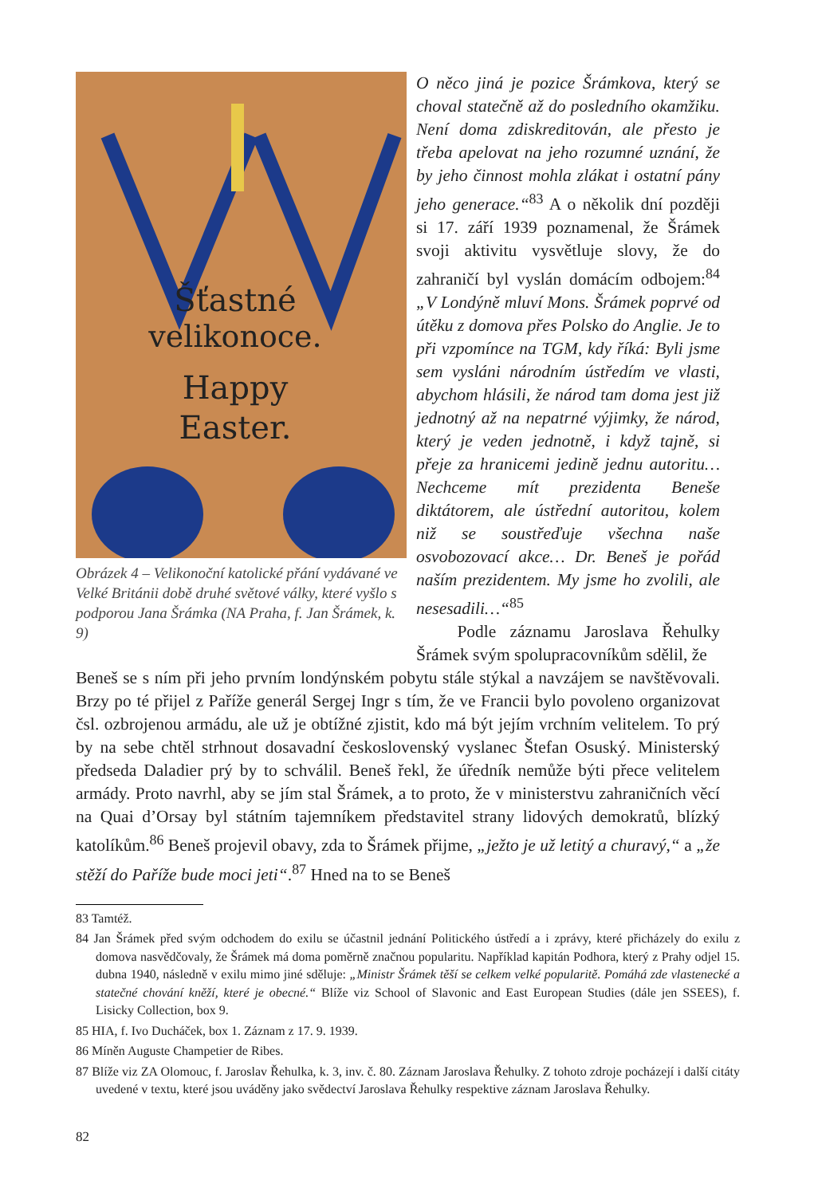Šťastné
velikonoce.
Happy
Easter.
Obrázek 4 – Velikonoční katolické přání vydávané ve Velké Británii době druhé světové války, které vyšlo s podporou Jana Šrámka (NA Praha, f. Jan Šrámek, k. 9)
O něco jiná je pozice Šrámkova, který se choval statečně až do posledního okamžiku. Není doma zdiskreditován, ale přesto je třeba apelovat na jeho rozumné uznání, že by jeho činnost mohla zlákat i ostatní pány jeho generace.“<sup>83</sup> A o několik dní později si 17. září 1939 poznamenal, že Šrámek svoji aktivitu vysvětluje slovy, že do zahraničí byl vyslán domácím odbojem:<sup>84</sup> „V Londýně mluví Mons. Šrámek poprvé od útěku z domova přes Polsko do Anglie. Je to při vzpomínce na TGM, kdy říká: Byli jsme sem vysláni národním ústředím ve vlasti, abychom hlásili, že národ tam doma jest již jednotný až na nepatrné výjimky, že národ, který je veden jednotně, i když tajně, si přeje za hranicemi jedině jednu autoritu… Nechceme mít prezidenta Beneše diktátorem, ale ústřední autoritou, kolem niž se soustřeďuje všechna naše osvobozovací akce… Dr. Beneš je pořád naším prezidentem. My jsme ho zvolili, ale nesesadili…“<sup>85</sup>
Podle záznamu Jaroslava Řehulky Šrámek svým spolupracovníkům sdělil, že
Beneš se s ním při jeho prvním londýnském pobytu stále stýkal a navzájem se navštěvovali. Brzy po té přijel z Paříže generál Sergej Ingr s tím, že ve Francii bylo povoleno organizovat čsl. ozbrojenou armádu, ale už je obtížné zjistit, kdo má být jejím vrchním velitelem. To prý by na sebe chtěl strhnout dosavadní československý vyslanec Štefan Osuský. Ministerský předseda Daladier prý by to schválil. Beneš řekl, že úředník nemůže býti přece velitelem armády. Proto navrhl, aby se jím stal Šrámek, a to proto, že v ministerstvu zahraničních věcí na Quai d’Orsay byl státním tajemníkem představitel strany lidových demokratů, blízký katolíkům.<sup>86</sup> Beneš projevil obavy, zda to Šrámek přijme, „ježto je už letitý a churavý,“ a „že stěží do Paříže bude moci jeti“.<sup>87</sup> Hned na to se Beneš
83 Tamtéž.
84 Jan Šrámek před svým odchodem do exilu se účastnil jednání Politického ústředí a i zprávy, které přicházely do exilu z domova nasvědčovaly, že Šrámek má doma poměrně značnou popularitu. Například kapitán Podhora, který z Prahy odjel 15. dubna 1940, následně v exilu mimo jiné sděluje: „Ministr Šrámek těší se celkem velké popularitě. Pomáhá zde vlastenecké a statečné chování kněží, které je obecné.“ Blíže viz School of Slavonic and East European Studies (dále jen SSEES), f. Lisicky Collection, box 9.
85 HIA, f. Ivo Ducháček, box 1. Záznam z 17. 9. 1939.
86 Míněn Auguste Champetier de Ribes.
87 Blíže viz ZA Olomouc, f. Jaroslav Řehulka, k. 3, inv. č. 80. Záznam Jaroslava Řehulky. Z tohoto zdroje pocházejí i další citáty uvedené v textu, které jsou uváděny jako svědectví Jaroslava Řehulky respektive záznam Jaroslava Řehulky.
82